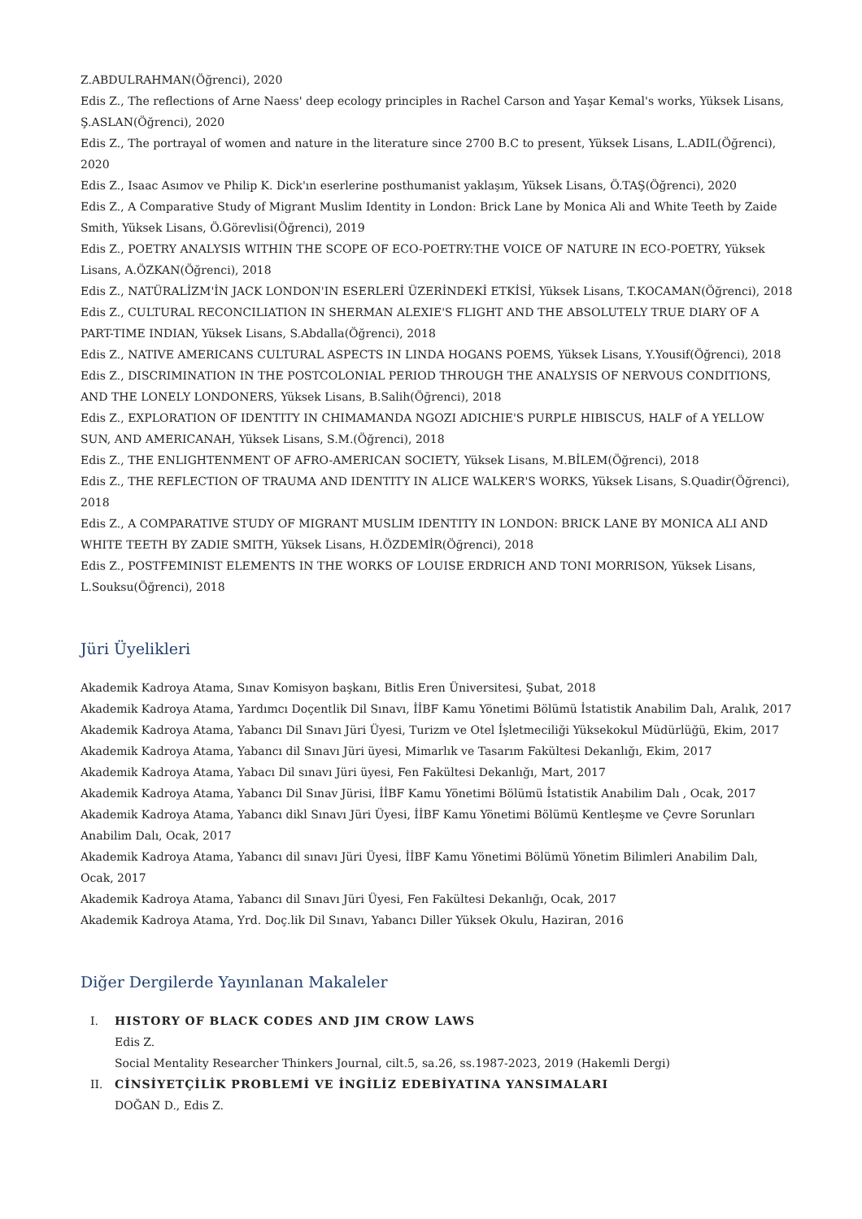Z.ABDULRAHMAN(Öğrenci), 2020
Edis Z., The reflections of Arne Naess' deep ecology principles in Rachel Carson and Yaşar Kemal's works, Yüksek Lisans, Ş.ASLAN(Öğrenci), 2020
Edis Z., The portrayal of women and nature in the literature since 2700 B.C to present, Yüksek Lisans, L.ADIL(Öğrenci), 2020
Edis Z., Isaac Asımov ve Philip K. Dick'ın eserlerine posthumanist yaklaşım, Yüksek Lisans, Ö.TAŞ(Öğrenci), 2020
Edis Z., A Comparative Study of Migrant Muslim Identity in London: Brick Lane by Monica Ali and White Teeth by Zaide Smith, Yüksek Lisans, Ö.Görevlisi(Öğrenci), 2019
Edis Z., POETRY ANALYSIS WITHIN THE SCOPE OF ECO-POETRY:THE VOICE OF NATURE IN ECO-POETRY, Yüksek Lisans, A.ÖZKAN(Öğrenci), 2018
Edis Z., NATÜRALİZM'İN JACK LONDON'IN ESERLERİ ÜZERİNDEKİ ETKİSİ, Yüksek Lisans, T.KOCAMAN(Öğrenci), 2018
Edis Z., CULTURAL RECONCILIATION IN SHERMAN ALEXIE'S FLIGHT AND THE ABSOLUTELY TRUE DIARY OF A PART-TIME INDIAN, Yüksek Lisans, S.Abdalla(Öğrenci), 2018
Edis Z., NATIVE AMERICANS CULTURAL ASPECTS IN LINDA HOGANS POEMS, Yüksek Lisans, Y.Yousif(Öğrenci), 2018
Edis Z., DISCRIMINATION IN THE POSTCOLONIAL PERIOD THROUGH THE ANALYSIS OF NERVOUS CONDITIONS, AND THE LONELY LONDONERS, Yüksek Lisans, B.Salih(Öğrenci), 2018
Edis Z., EXPLORATION OF IDENTITY IN CHIMAMANDA NGOZI ADICHIE'S PURPLE HIBISCUS, HALF of A YELLOW SUN, AND AMERICANAH, Yüksek Lisans, S.M.(Öğrenci), 2018
Edis Z., THE ENLIGHTENMENT OF AFRO-AMERICAN SOCIETY, Yüksek Lisans, M.BİLEM(Öğrenci), 2018
Edis Z., THE REFLECTION OF TRAUMA AND IDENTITY IN ALICE WALKER'S WORKS, Yüksek Lisans, S.Quadir(Öğrenci), 2018
Edis Z., A COMPARATIVE STUDY OF MIGRANT MUSLIM IDENTITY IN LONDON: BRICK LANE BY MONICA ALI AND WHITE TEETH BY ZADIE SMITH, Yüksek Lisans, H.ÖZDEMİR(Öğrenci), 2018
Edis Z., POSTFEMINIST ELEMENTS IN THE WORKS OF LOUISE ERDRICH AND TONI MORRISON, Yüksek Lisans, L.Souksu(Öğrenci), 2018
Jüri Üyelikleri
Akademik Kadroya Atama, Sınav Komisyon başkanı, Bitlis Eren Üniversitesi, Şubat, 2018
Akademik Kadroya Atama, Yardımcı Doçentlik Dil Sınavı, İİBF Kamu Yönetimi Bölümü İstatistik Anabilim Dalı, Aralık, 2017
Akademik Kadroya Atama, Yabancı Dil Sınavı Jüri Üyesi, Turizm ve Otel İşletmeciliği Yüksekokul Müdürlüğü, Ekim, 2017
Akademik Kadroya Atama, Yabancı dil Sınavı Jüri üyesi, Mimarlık ve Tasarım Fakültesi Dekanlığı, Ekim, 2017
Akademik Kadroya Atama, Yabacı Dil sınavı Jüri üyesi, Fen Fakültesi Dekanlığı, Mart, 2017
Akademik Kadroya Atama, Yabancı Dil Sınav Jürisi, İİBF Kamu Yönetimi Bölümü İstatistik Anabilim Dalı , Ocak, 2017
Akademik Kadroya Atama, Yabancı dikl Sınavı Jüri Üyesi, İİBF Kamu Yönetimi Bölümü Kentleşme ve Çevre Sorunları Anabilim Dalı, Ocak, 2017
Akademik Kadroya Atama, Yabancı dil sınavı Jüri Üyesi, İİBF Kamu Yönetimi Bölümü Yönetim Bilimleri Anabilim Dalı, Ocak, 2017
Akademik Kadroya Atama, Yabancı dil Sınavı Jüri Üyesi, Fen Fakültesi Dekanlığı, Ocak, 2017
Akademik Kadroya Atama, Yrd. Doç.lik Dil Sınavı, Yabancı Diller Yüksek Okulu, Haziran, 2016
Diğer Dergilerde Yayınlanan Makaleler
I. HISTORY OF BLACK CODES AND JIM CROW LAWS
Edis Z.
Social Mentality Researcher Thinkers Journal, cilt.5, sa.26, ss.1987-2023, 2019 (Hakemli Dergi)
II. CİNSİYETÇİLİK PROBLEMİ VE İNGİLİZ EDEBİYATINA YANSIMALARI
DOĞAN D., Edis Z.